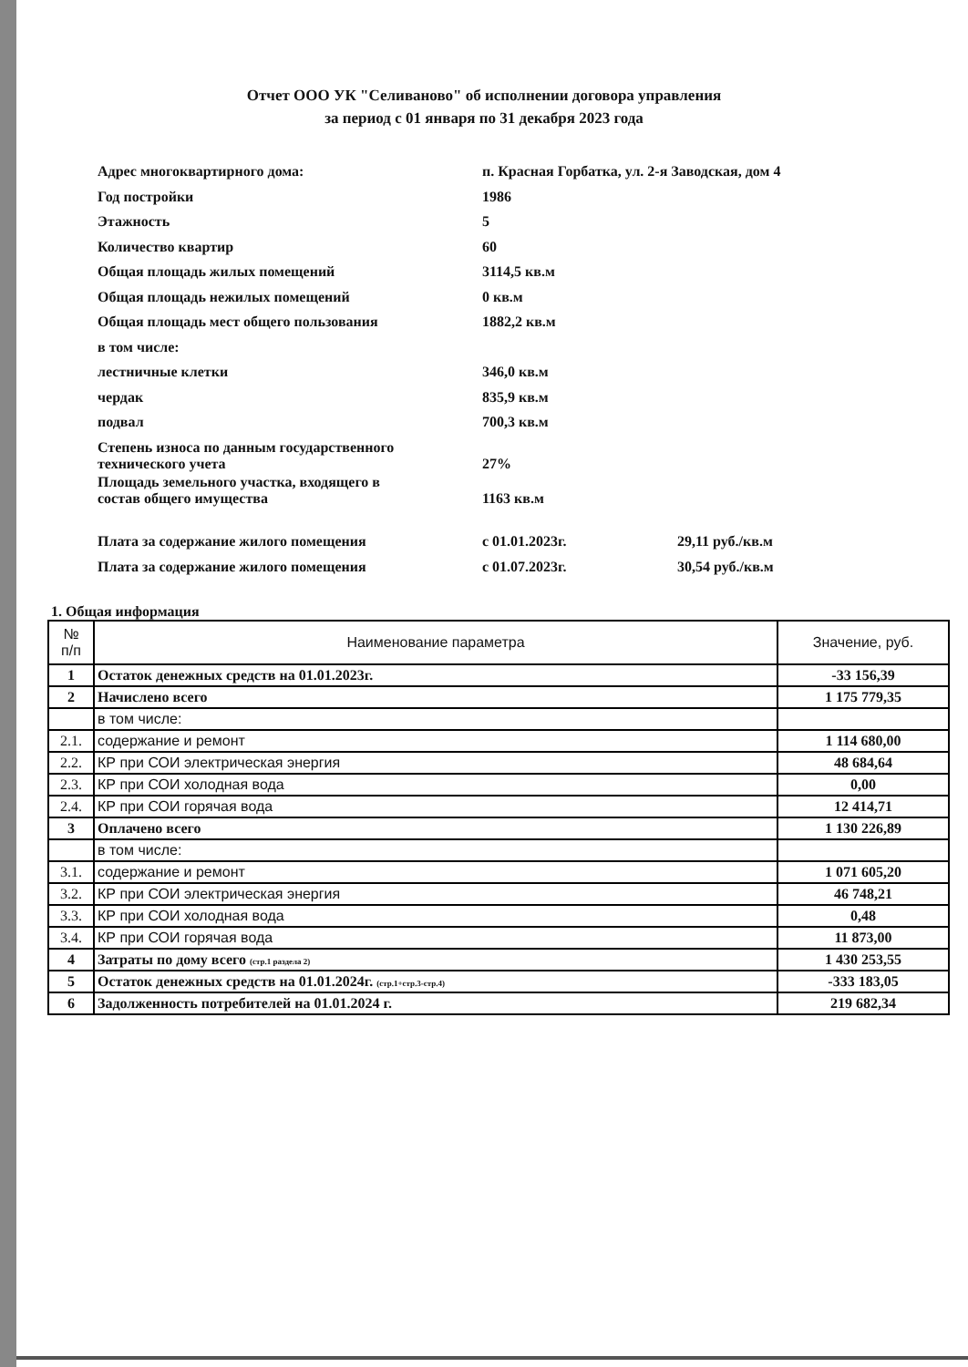Отчет ООО УК "Селиваново" об исполнении договора управления
за период с 01 января по 31 декабря 2023 года
| Адрес многоквартирного дома: | п. Красная Горбатка, ул. 2-я Заводская, дом 4 | |
| Год постройки | 1986 | |
| Этажность | 5 | |
| Количество квартир | 60 | |
| Общая площадь жилых помещений | 3114,5 кв.м | |
| Общая площадь нежилых помещений | 0 кв.м | |
| Общая площадь мест общего пользования | 1882,2 кв.м | |
| в том числе: | | |
| лестничные клетки | 346,0 кв.м | |
| чердак | 835,9 кв.м | |
| подвал | 700,3 кв.м | |
| Степень износа по данным государственного технического учета | 27% | |
| Площадь земельного участка, входящего в состав общего имущества | 1163 кв.м | |
| Плата за содержание жилого помещения | с 01.01.2023г. | 29,11 руб./кв.м |
| Плата за содержание жилого помещения | с 01.07.2023г. | 30,54 руб./кв.м |
1. Общая информация
| № п/п | Наименование параметра | Значение, руб. |
| --- | --- | --- |
| 1 | Остаток денежных средств на 01.01.2023г. | -33 156,39 |
| 2 | Начислено всего | 1 175 779,35 |
| | в том числе: | |
| 2.1. | содержание и ремонт | 1 114 680,00 |
| 2.2. | КР при СОИ электрическая энергия | 48 684,64 |
| 2.3. | КР при СОИ холодная вода | 0,00 |
| 2.4. | КР при СОИ горячая вода | 12 414,71 |
| 3 | Оплачено всего | 1 130 226,89 |
| | в том числе: | |
| 3.1. | содержание и ремонт | 1 071 605,20 |
| 3.2. | КР при СОИ электрическая энергия | 46 748,21 |
| 3.3. | КР при СОИ холодная вода | 0,48 |
| 3.4. | КР при СОИ горячая вода | 11 873,00 |
| 4 | Затраты по дому всего (стр.1 раздела 2) | 1 430 253,55 |
| 5 | Остаток денежных средств на 01.01.2024г. (стр.1+стр.3-стр.4) | -333 183,05 |
| 6 | Задолженность потребителей на 01.01.2024 г. | 219 682,34 |